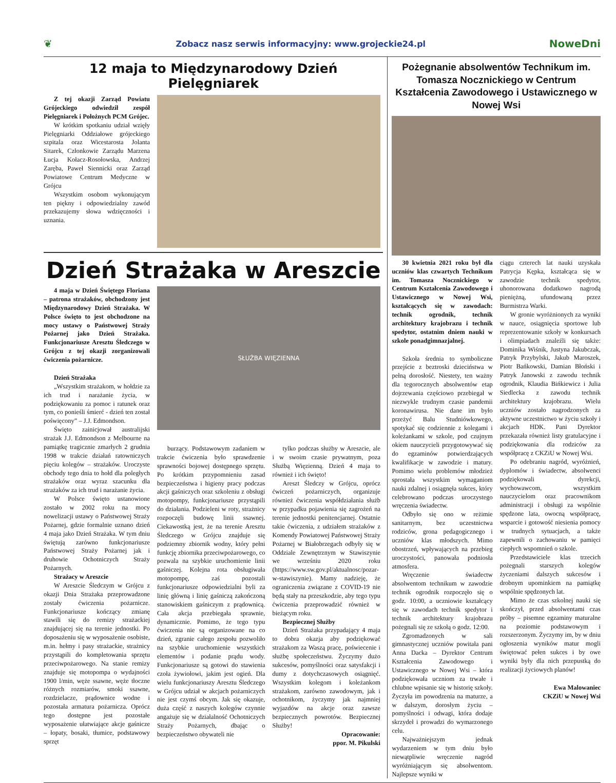❦ Zobacz nasz serwis informacyjny: www.grojeckie24.pl NoweDni
12 maja to Międzynarodowy Dzień Pielęgniarek
Z tej okazji Zarząd Powiatu Grójeckiego odwiedził zespół Pielęgniarek i Położnych PCM Grójec.
W krótkim spotkaniu udział wzięły Pielęgniarki Oddziałowe grójeckiego szpitala oraz Wicestarosta Jolanta Sitarek, Członkowie Zarządu Marzena Łucja Kołacz-Rosołowska, Andrzej Zaręba, Paweł Siennicki oraz Zarząd Powiatowe Centrum Medyczne w Grójcu
Wszystkim osobom wykonującym ten piękny i odpowiedzialny zawód przekazujemy słowa wdzięczności i uznania.
Dzień Strażaka w Areszcie
4 maja w Dzień Świętego Floriana – patrona strażaków, obchodzony jest Międzynarodowy Dzień Strażaka. W Polsce święto to jest obchodzone na mocy ustawy o Państwowej Straży Pożarnej jako Dzień Strażaka. Funkcjonariusze Aresztu Śledczego w Grójcu z tej okazji zorganizowali ćwiczenia pożarnicze.
Dzień Strażaka
„Wszystkim strażakom, w hołdzie za ich trud i narażanie życia, w podziękowaniu za pomoc i ratunek oraz tym, co ponieśli śmierć - dzień ten został poświęcony” – J.J. Edmondson.
Święto zainicjował australijski strażak J.J. Edmondson z Melbourne na pamiątkę tragicznie zmarłych 2 grudnia 1998 w trakcie działań ratowniczych pięciu kolegów – strażaków. Uroczyste obchody tego dnia to hołd dla poległych strażaków oraz wyraz szacunku dla strażaków za ich trud i narażanie życia.
W Polsce święto ustanowione zostało w 2002 roku na mocy nowelizacji ustawy o Państwowej Straży Pożarnej, gdzie formalnie uznano dzień 4 maja jako Dzień Strażaka. W tym dniu świętują zarówno funkcjonariusze Państwowej Straży Pożarnej jak i druhowie Ochotniczych Straży Pożarnych.
Strażacy w Areszcie
W Areszcie Śledczym w Grójcu z okazji Dnia Strażaka przeprowadzone zostały ćwiczenia pożarnicze. Funkcjonariusze kończący zmianę stawili się do remizy strażackiej znajdującej się na terenie jednostki. Po doposażeniu się w wyposażenie osobiste, m.in. hełmy i pasy strażackie, strażnicy przystąpili do kompletowania sprzętu przeciwpożarowego. Na stanie remizy znajduje się motopompa o wydajności 1900 l/min, węże ssawne, węże tłoczne różnych rozmiarów, smoki ssawne, rozdzielacze, prądownice wodne i pozostała armatura pożarnicza. Oprócz tego dostępne jest pozostałe wyposażenie ułatwiające akcje gaśnicze – łopaty, bosaki, tłumice, podstawowy sprzęt
SŁUŻBA WIĘZIENNA
burzący. Podstawowym zadaniem w trakcie ćwiczenia było sprawdzenie sprawności bojowej dostępnego sprzętu. Po krótkim przypomnieniu zasad bezpieczeństwa i higieny pracy podczas akcji gaśniczych oraz szkoleniu z obsługi motopompy, funkcjonariusze przystąpili do działania. Podzieleni w roty, strażnicy rozpoczęli budowę linii ssawnej. Ciekawostką jest, że na terenie Aresztu Śledczego w Grójcu znajduje się podziemny zbiornik wodny, który pełni funkcję zbiornika przeciwpożarowego, co pozwala na szybkie uruchomienie linii gaśniczej. Kolejna rota obsługiwała motopompę, zaś pozostali funkcjonariusze odpowiedzialni byli za linię główną i linię gaśniczą zakończoną stanowiskiem gaśniczym z prądownicą. Cała akcja przebiegała sprawnie, dynamicznie. Pomimo, że tego typu ćwiczenia nie są organizowane na co dzień, zgranie całego zespołu pozwoliło na szybkie uruchomienie wszystkich elementów i podanie prądu wody. Funkcjonariusze są gotowi do stawienia czoła żywiołowi, jakim jest ogień. Dla wielu funkcjonariuszy Aresztu Śledczego w Grójcu udział w akcjach pożarniczych nie jest czymś obcym. Jak się okazuje, duża część z naszych kolegów czynnie angażuje się w działalność Ochotniczych Straży Pożarnych, dbając o bezpieczeństwo obywateli nie
tylko podczas służby w Areszcie, ale i w swoim czasie prywatnym, poza Służbą Więzienną. Dzień 4 maja to również i ich święto!
Areszt Śledczy w Grójcu, oprócz ćwiczeń pożarniczych, organizuje również ćwiczenia współdziałania służb w przypadku pojawienia się zagrożeń na terenie jednostki penitencjarnej. Ostatnie takie ćwiczenia, z udziałem strażaków z Komendy Powiatowej Państwowej Straży Pożarnej w Białobrzegach odbyły się w Oddziale Zewnętrznym w Stawiszynie we wrześniu 2020 roku (https://www.sw.gov.pl/aktualnosc/pozar-w-stawiszynie). Mamy nadzieję, że ograniczenia związane z COVID-19 nie będą stały na przeszkodzie, aby tego typu ćwiczenia przeprowadzić również w bieżącym roku.
Bezpiecznej Służby
Dzień Strażaka przypadający 4 maja to dobra okazja aby podziękować strażakom za Waszą pracę, poświecenie i służbę społeczeństwu. Życzymy dużo sukcesów, pomyślności oraz satysfakcji i dumy z dotychczasowych osiągnięć. Wszystkim kolegom i koleżankom strażakom, zarówno zawodowym, jak i ochotnikom, życzymy jak najmniej wyjazdów na akcje oraz zawsze bezpiecznych powrotów. Bezpiecznej Służby!
Opracowanie:
ppor. M. Pikulski
Pożegnanie absolwentów Technikum im. Tomasza Nocznickiego w Centrum Kształcenia Zawodowego i Ustawicznego w Nowej Wsi
30 kwietnia 2021 roku był dla uczniów klas czwartych Technikum im. Tomasza Nocznickiego w Centrum Kształcenia Zawodowego i Ustawicznego w Nowej Wsi, kształcących się w zawodach: technik ogrodnik, technik architektury krajobrazu i technik spedytor, ostatnim dniem nauki w szkole ponadgimnazjalnej.
Szkoła średnia to symboliczne przejście z beztroski dzieciństwa w pełną dorosłość. Niestety, ten ważny dla tegorocznych absolwentów etap dojrzewania częściowo przebiegał w niezwykle trudnym czasie pandemii koronawirusa. Nie dane im było przeżyć Balu Studniówkowego, spotykać się codziennie z kolegami i koleżankami w szkole, pod czujnym okiem nauczycieli przygotowywać się do egzaminów potwierdzających kwalifikacje w zawodzie i matury. Pomimo wielu problemów młodzież sprostała wszystkim wymaganiom nauki zdalnej i osiągnęła sukces, który celebrowano podczas uroczystego wręczenia świadectw.
Odbyło się ono w reżimie sanitarnym, bez uczestnictwa rodziców, grona pedagogicznego i uczniów klas młodszych. Mimo obostrzeń, wpływających na przebieg uroczystości, panowała podniosła atmosfera.
Wręczenie świadectw absolwentom technikum w zawodzie technik ogrodnik rozpoczęło się o godz. 10:00, a uczniowie kształcący się w zawodach technik spedytor i technik architektury krajobrazu pożegnali się ze szkołą o godz. 12:00.
Zgromadzonych w sali gimnastycznej uczniów powitała pani Anna Dacka – Dyrektor Centrum Kształcenia Zawodowego i Ustawicznego w Nowej Wsi – która podziękowała uczniom za trwałe i chlubne wpisanie się w historię szkoły. Życzyła im powodzenia na maturze, a w dalszym, dorosłym życiu – pomyślności i odwagi, która dodaje skrzydeł i prowadzi do wymarzonego celu.
Najważniejszym jednak wydarzeniem w tym dniu było niewątpliwie wręczenie nagród wyróżniającym się absolwentom. Najlepsze wyniki w
ciągu czterech lat nauki uzyskała Patrycja Kępka, kształcąca się w zawodzie technik spedytor, uhonorowana dodatkowo nagrodą pieniężną, ufundowaną przez Burmistrza Warki.
W gronie wyróżnionych za wyniki w nauce, osiągnięcia sportowe lub reprezentowanie szkoły w konkursach i olimpiadach znaleźli się także: Dominika Wiśnik, Justyna Jakubczak, Patryk Przybylski, Jakub Maroszek, Piotr Bańkowski, Damian Błoński i Patryk Janowski z zawodu technik ogrodnik, Klaudia Bińkiewicz i Julia Siedlecka z zawodu technik architektury krajobrazu. Wielu uczniów zostało nagrodzonych za aktywne uczestnictwo w życiu szkoły i akcjach HDK. Pani Dyrektor przekazała również listy gratulacyjne i podziękowania dla rodziców za współpracę z CKZiU w Nowej Wsi.
Po odebraniu nagród, wyróżnień, dyplomów i świadectw, absolwenci podziękowali dyrekcji, wychowawcom, wszystkim nauczycielom oraz pracownikom administracji i obsługi za wspólnie spędzone lata, owocną współpracę, wsparcie i gotowość niesienia pomocy w trudnych sytuacjach, a także zapewnili o zachowaniu w pamięci ciepłych wspomnień o szkole.
Przedstawiciele klas trzecich pożegnali starszych kolegów życzeniami dalszych sukcesów i drobnym upominkiem na pamiątkę wspólnie spędzonych lat.
Mimo że czas szkolnej nauki się skończył, przed absolwentami czas próby – pisemne egzaminy maturalne na poziomie podstawowym i rozszerzonym. Życzymy im, by w dniu ogłoszenia wyników matur mogli świętować pełen sukces i by owe wyniki były dla nich przepustką do realizacji życiowych planów!
Ewa Malowaniec
CKZiU w Nowej Wsi